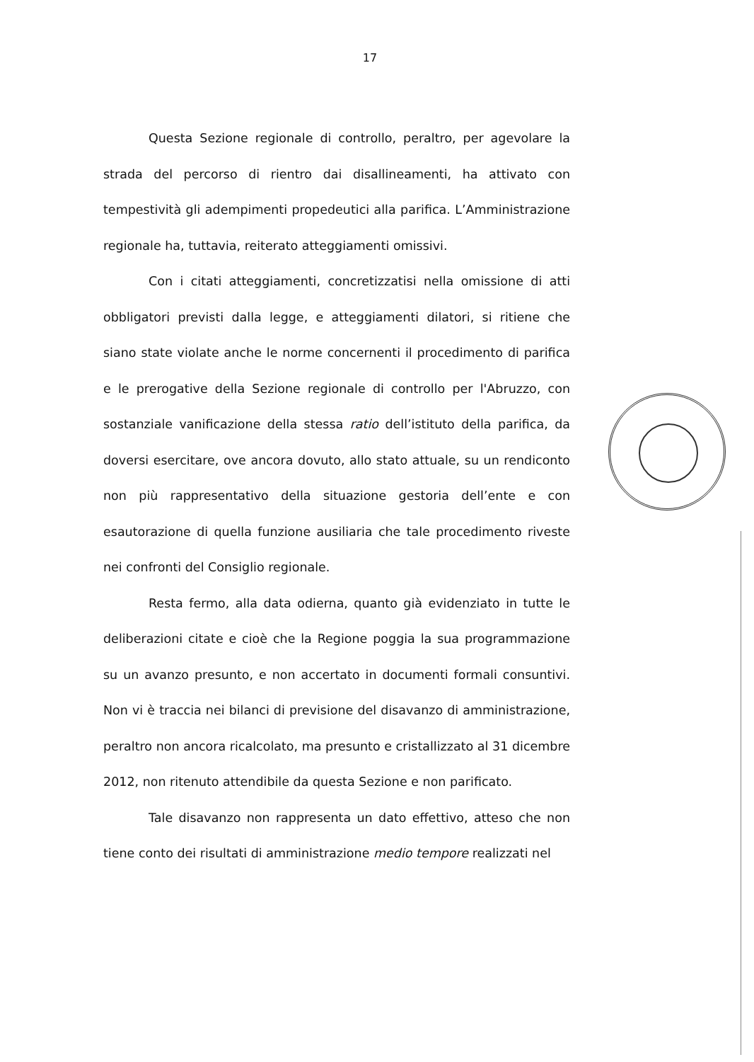17
Questa Sezione regionale di controllo, peraltro, per agevolare la strada del percorso di rientro dai disallineamenti, ha attivato con tempestività gli adempimenti propedeutici alla parifica. L’Amministrazione regionale ha, tuttavia, reiterato atteggiamenti omissivi.
Con i citati atteggiamenti, concretizzatisi nella omissione di atti obbligatori previsti dalla legge, e atteggiamenti dilatori, si ritiene che siano state violate anche le norme concernenti il procedimento di parifica e le prerogative della Sezione regionale di controllo per l'Abruzzo, con sostanziale vanificazione della stessa ratio dell’istituto della parifica, da doversi esercitare, ove ancora dovuto, allo stato attuale, su un rendiconto non più rappresentativo della situazione gestoria dell’ente e con esautorazione di quella funzione ausiliaria che tale procedimento riveste nei confronti del Consiglio regionale.
Resta fermo, alla data odierna, quanto già evidenziato in tutte le deliberazioni citate e cioè che la Regione poggia la sua programmazione su un avanzo presunto, e non accertato in documenti formali consuntivi. Non vi è traccia nei bilanci di previsione del disavanzo di amministrazione, peraltro non ancora ricalcolato, ma presunto e cristallizzato al 31 dicembre 2012, non ritenuto attendibile da questa Sezione e non parificato.
Tale disavanzo non rappresenta un dato effettivo, atteso che non tiene conto dei risultati di amministrazione medio tempore realizzati nel